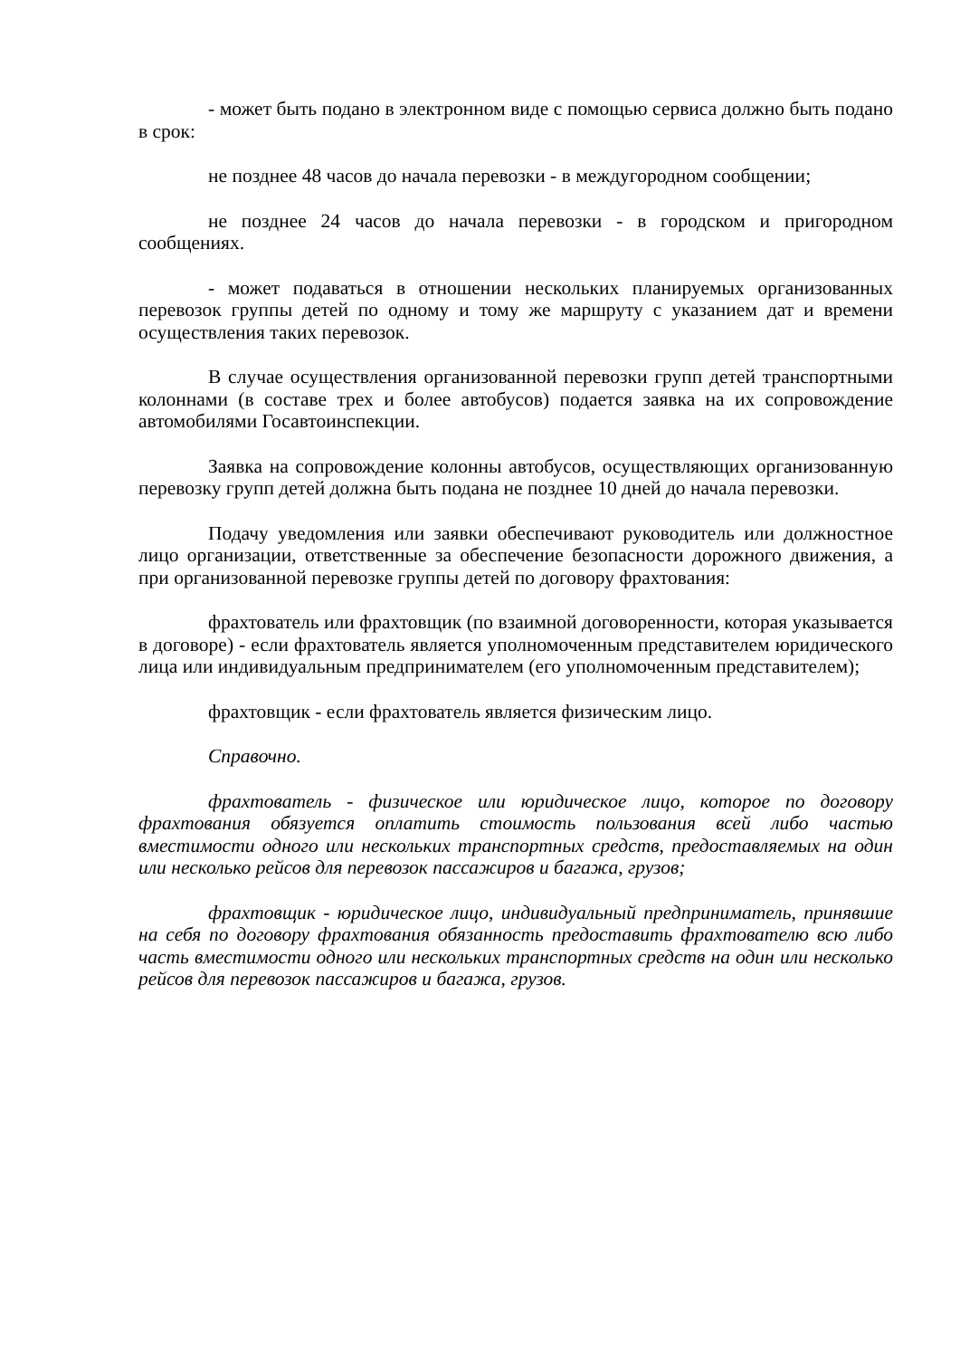- может быть подано в электронном виде с помощью сервиса должно быть подано в срок:
не позднее 48 часов до начала перевозки - в междугородном сообщении;
не позднее 24 часов до начала перевозки - в городском и пригородном сообщениях.
- может подаваться в отношении нескольких планируемых организованных перевозок группы детей по одному и тому же маршруту с указанием дат и времени осуществления таких перевозок.
В случае осуществления организованной перевозки групп детей транспортными колоннами (в составе трех и более автобусов) подается заявка на их сопровождение автомобилями Госавтоинспекции.
Заявка на сопровождение колонны автобусов, осуществляющих организованную перевозку групп детей должна быть подана не позднее 10 дней до начала перевозки.
Подачу уведомления или заявки обеспечивают руководитель или должностное лицо организации, ответственные за обеспечение безопасности дорожного движения, а при организованной перевозке группы детей по договору фрахтования:
фрахтователь или фрахтовщик (по взаимной договоренности, которая указывается в договоре) - если фрахтователь является уполномоченным представителем юридического лица или индивидуальным предпринимателем (его уполномоченным представителем);
фрахтовщик - если фрахтователь является физическим лицо.
Справочно.
фрахтователь - физическое или юридическое лицо, которое по договору фрахтования обязуется оплатить стоимость пользования всей либо частью вместимости одного или нескольких транспортных средств, предоставляемых на один или несколько рейсов для перевозок пассажиров и багажа, грузов;
фрахтовщик - юридическое лицо, индивидуальный предприниматель, принявшие на себя по договору фрахтования обязанность предоставить фрахтователю всю либо часть вместимости одного или нескольких транспортных средств на один или несколько рейсов для перевозок пассажиров и багажа, грузов.